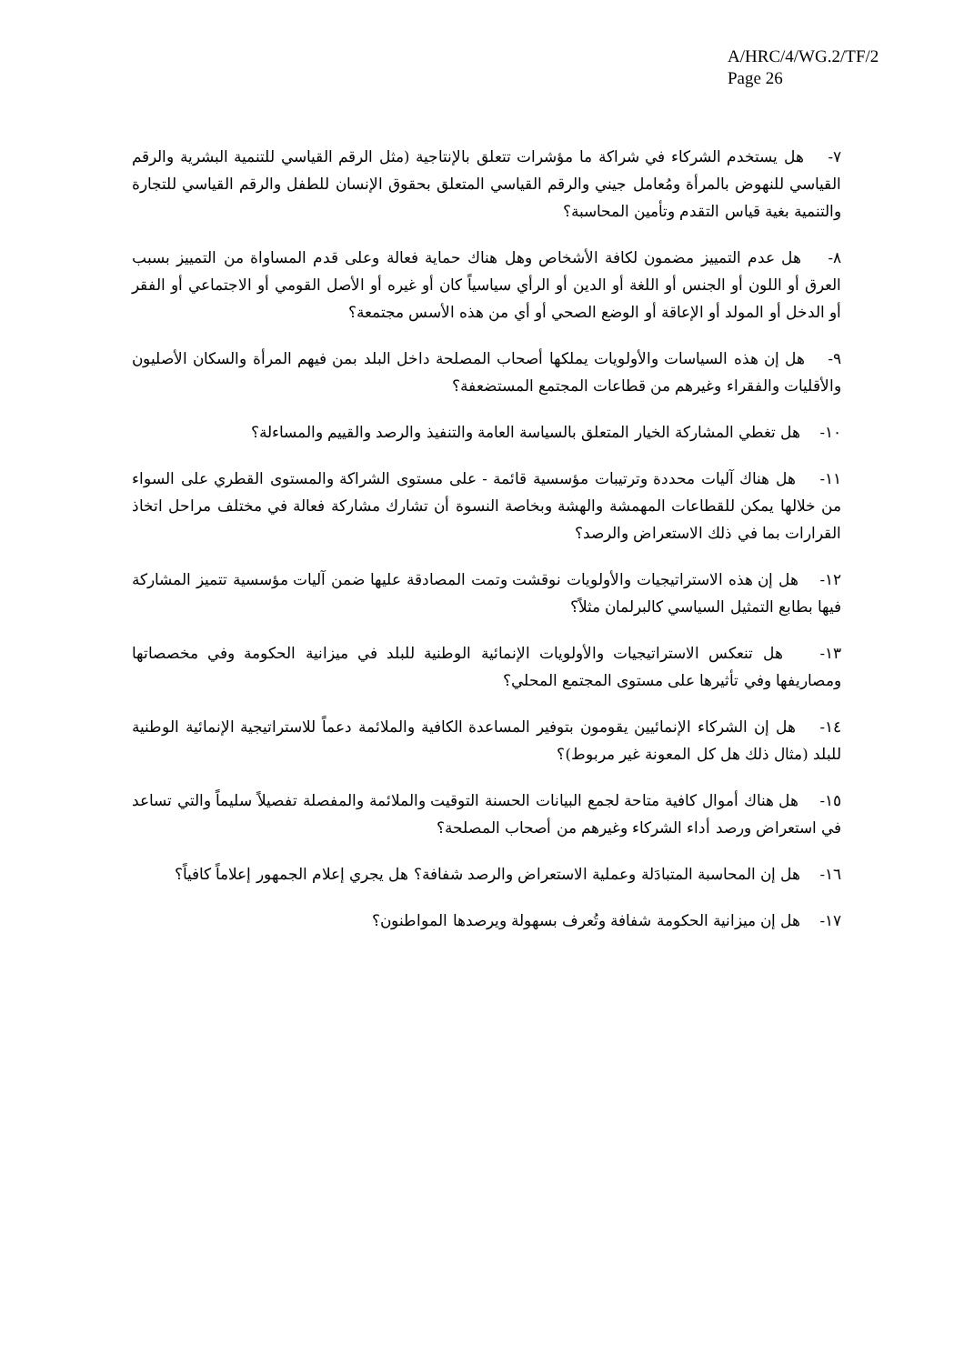A/HRC/4/WG.2/TF/2
Page 26
٧- هل يستخدم الشركاء في شراكة ما مؤشرات تتعلق بالإنتاجية (مثل الرقم القياسي للتنمية البشرية والرقم القياسي للنهوض بالمرأة ومُعامل جيني والرقم القياسي المتعلق بحقوق الإنسان للطفل والرقم القياسي للتجارة والتنمية بغية قياس التقدم وتأمين المحاسبة؟
٨- هل عدم التمييز مضمون لكافة الأشخاص وهل هناك حماية فعالة وعلى قدم المساواة من التمييز بسبب العرق أو اللون أو الجنس أو اللغة أو الدين أو الرأي سياسياً كان أو غيره أو الأصل القومي أو الاجتماعي أو الفقر أو الدخل أو المولد أو الإعاقة أو الوضع الصحي أو أي من هذه الأسس مجتمعة؟
٩- هل إن هذه السياسات والأولويات يملكها أصحاب المصلحة داخل البلد بمن فيهم المرأة والسكان الأصليون والأقليات والفقراء وغيرهم من قطاعات المجتمع المستضعفة؟
١٠- هل تغطي المشاركة الخيار المتعلق بالسياسة العامة والتنفيذ والرصد والقييم والمساءلة؟
١١- هل هناك آليات محددة وترتيبات مؤسسية قائمة - على مستوى الشراكة والمستوى القطري على السواء من خلالها يمكن للقطاعات المهمشة والهشة وبخاصة النسوة أن تشارك مشاركة فعالة في مختلف مراحل اتخاذ القرارات بما في ذلك الاستعراض والرصد؟
١٢- هل إن هذه الاستراتيجيات والأولويات نوقشت وتمت المصادقة عليها ضمن آليات مؤسسية تتميز المشاركة فيها بطابع التمثيل السياسي كالبرلمان مثلاً؟
١٣- هل تنعكس الاستراتيجيات والأولويات الإنمائية الوطنية للبلد في ميزانية الحكومة وفي مخصصاتها ومصاريفها وفي تأثيرها على مستوى المجتمع المحلي؟
١٤- هل إن الشركاء الإنمائيين يقومون بتوفير المساعدة الكافية والملائمة دعماً للاستراتيجية الإنمائية الوطنية للبلد (مثال ذلك هل كل المعونة غير مربوط)؟
١٥- هل هناك أموال كافية متاحة لجمع البيانات الحسنة التوقيت والملائمة والمفصلة تفصيلاً سليماً والتي تساعد في استعراض ورصد أداء الشركاء وغيرهم من أصحاب المصلحة؟
١٦- هل إن المحاسبة المتبادَلة وعملية الاستعراض والرصد شفافة؟ هل يجري إعلام الجمهور إعلاماً كافياً؟
١٧- هل إن ميزانية الحكومة شفافة وتُعرف بسهولة ويرصدها المواطنون؟